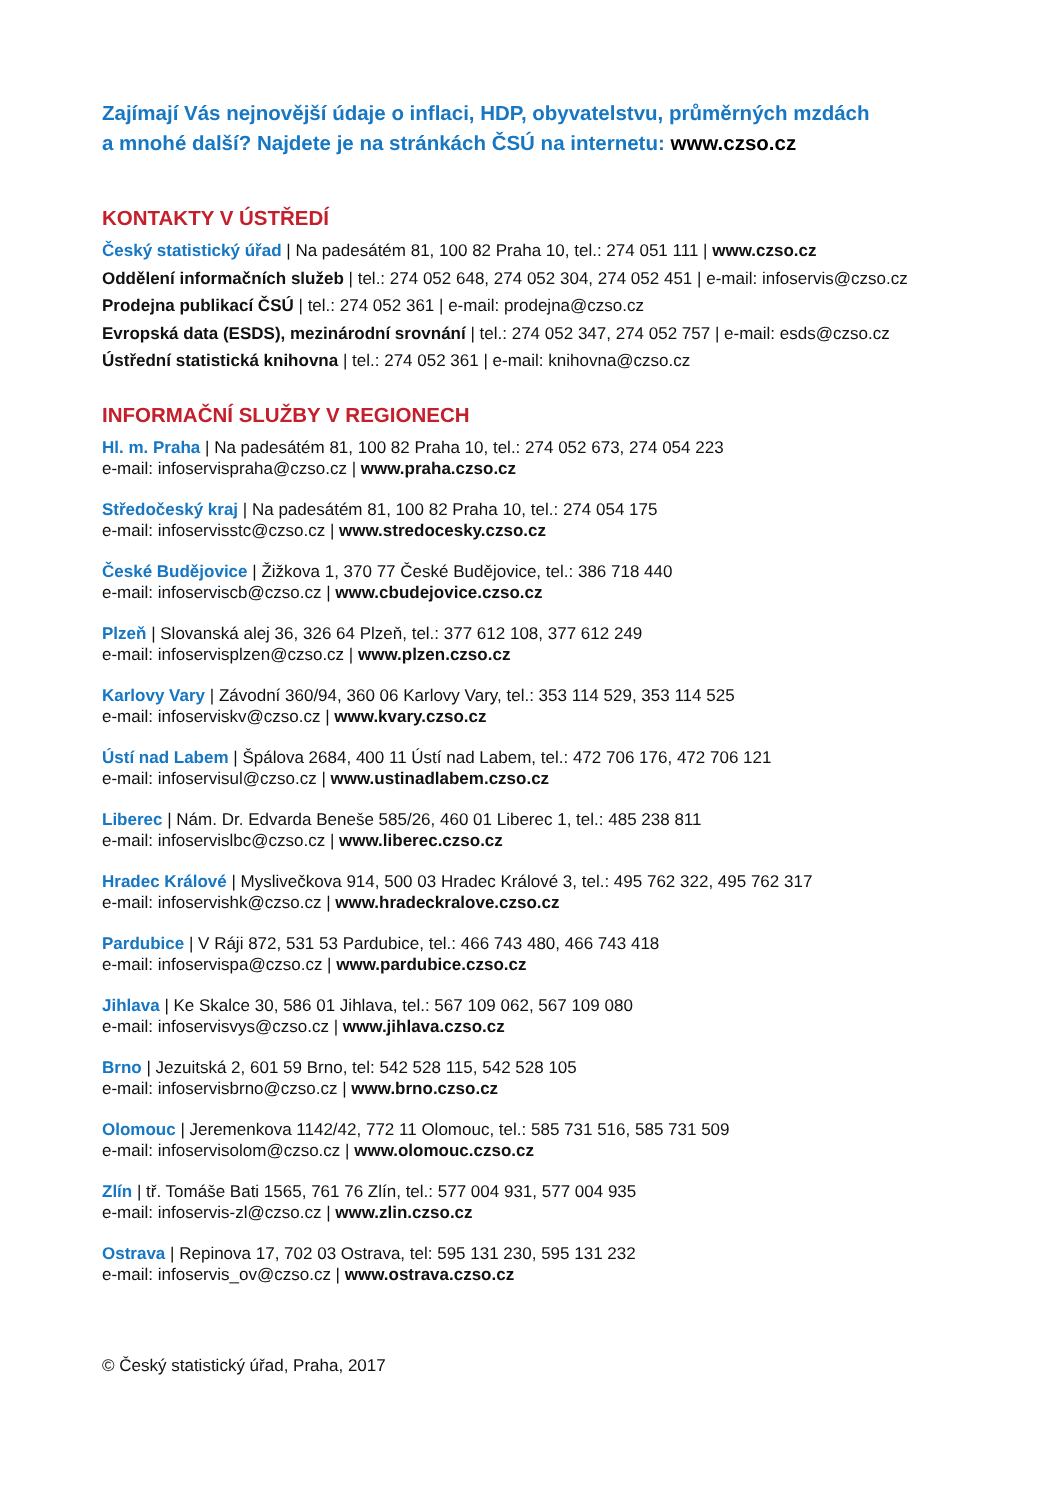Zajímají Vás nejnovější údaje o inflaci, HDP, obyvatelstvu, průměrných mzdách
a mnohé další? Najdete je na stránkách ČSÚ na internetu: www.czso.cz
KONTAKTY V ÚSTŘEDÍ
Český statistický úřad | Na padesátém 81, 100 82 Praha 10, tel.: 274 051 111 | www.czso.cz
Oddělení informačních služeb | tel.: 274 052 648, 274 052 304, 274 052 451 | e-mail: infoservis@czso.cz
Prodejna publikací ČSÚ | tel.: 274 052 361 | e-mail: prodejna@czso.cz
Evropská data (ESDS), mezinárodní srovnání | tel.: 274 052 347, 274 052 757 | e-mail: esds@czso.cz
Ústřední statistická knihovna | tel.: 274 052 361 | e-mail: knihovna@czso.cz
INFORMAČNÍ SLUŽBY V REGIONECH
Hl. m. Praha | Na padesátém 81, 100 82 Praha 10, tel.: 274 052 673, 274 054 223
e-mail: infoservispraha@czso.cz | www.praha.czso.cz
Středočeský kraj | Na padesátém 81, 100 82 Praha 10, tel.: 274 054 175
e-mail: infoservisstc@czso.cz | www.stredocesky.czso.cz
České Budějovice | Žižkova 1, 370 77 České Budějovice, tel.: 386 718 440
e-mail: infoserviscb@czso.cz | www.cbudejovice.czso.cz
Plzeň | Slovanská alej 36, 326 64 Plzeň, tel.: 377 612 108, 377 612 249
e-mail: infoservisplzen@czso.cz | www.plzen.czso.cz
Karlovy Vary | Závodní 360/94, 360 06 Karlovy Vary, tel.: 353 114 529, 353 114 525
e-mail: infoserviskv@czso.cz | www.kvary.czso.cz
Ústí nad Labem | Špálova 2684, 400 11 Ústí nad Labem, tel.: 472 706 176, 472 706 121
e-mail: infoservisul@czso.cz | www.ustinadlabem.czso.cz
Liberec | Nám. Dr. Edvarda Beneše 585/26, 460 01 Liberec 1, tel.: 485 238 811
e-mail: infoservislbc@czso.cz | www.liberec.czso.cz
Hradec Králové | Myslivečkova 914, 500 03 Hradec Králové 3, tel.: 495 762 322, 495 762 317
e-mail: infoservishk@czso.cz | www.hradeckralove.czso.cz
Pardubice | V Ráji 872, 531 53 Pardubice, tel.: 466 743 480, 466 743 418
e-mail: infoservispa@czso.cz | www.pardubice.czso.cz
Jihlava | Ke Skalce 30, 586 01 Jihlava, tel.: 567 109 062, 567 109 080
e-mail: infoservisvys@czso.cz | www.jihlava.czso.cz
Brno | Jezuitská 2, 601 59 Brno, tel: 542 528 115, 542 528 105
e-mail: infoservisbrno@czso.cz | www.brno.czso.cz
Olomouc | Jeremenkova 1142/42, 772 11 Olomouc, tel.: 585 731 516, 585 731 509
e-mail: infoservisolom@czso.cz | www.olomouc.czso.cz
Zlín | tř. Tomáše Bati 1565, 761 76 Zlín, tel.: 577 004 931, 577 004 935
e-mail: infoservis-zl@czso.cz | www.zlin.czso.cz
Ostrava | Repinova 17, 702 03 Ostrava, tel: 595 131 230, 595 131 232
e-mail: infoservis_ov@czso.cz | www.ostrava.czso.cz
© Český statistický úřad, Praha, 2017